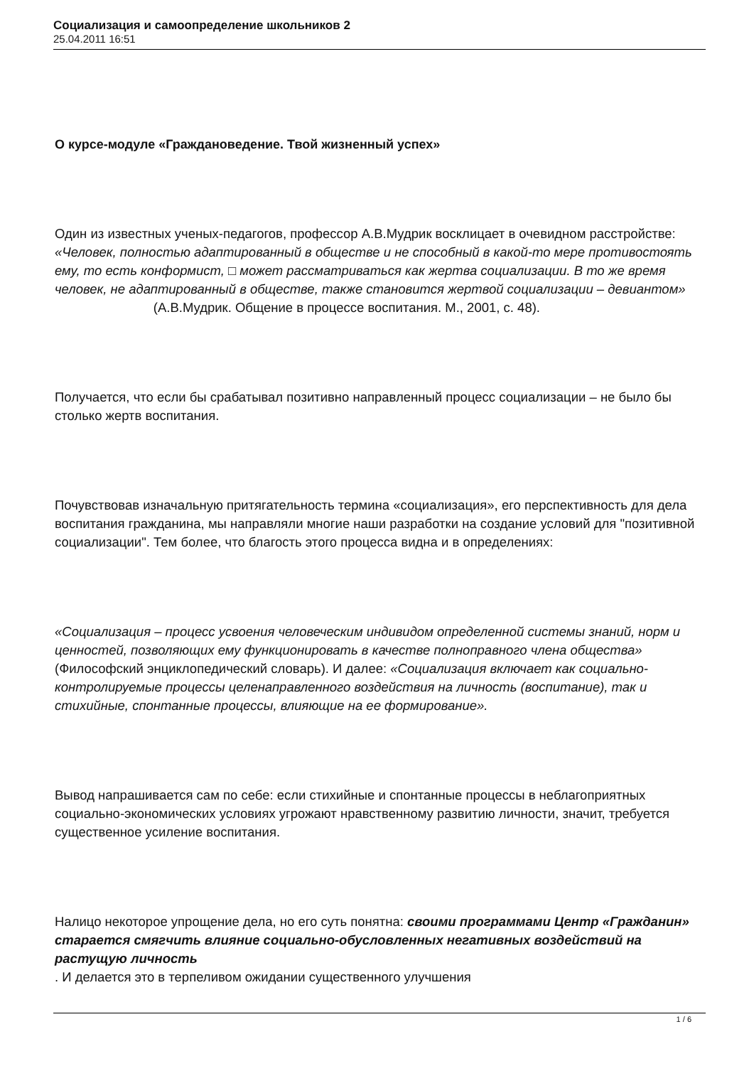Социализация и самоопределение школьников 2
25.04.2011 16:51
О курсе-модуле «Граждановедение. Твой жизненный успех»
Один из известных ученых-педагогов, профессор А.В.Мудрик восклицает в очевидном расстройстве: «Человек, полностью адаптированный в обществе и не способный в какой-то мере противостоять ему, то есть конформист, □ может рассматриваться как жертва социализации. В то же время человек, не адаптированный в обществе, также становится жертвой социализации – девиантом» (А.В.Мудрик. Общение в процессе воспитания. М., 2001, с. 48).
Получается, что если бы срабатывал позитивно направленный процесс социализации – не было бы столько жертв воспитания.
Почувствовав изначальную притягательность термина «социализация», его перспективность для дела воспитания гражданина, мы направляли многие наши разработки на создание условий для "позитивной социализации". Тем более, что благость этого процесса видна и в определениях:
«Социализация – процесс усвоения человеческим индивидом определенной системы знаний, норм и ценностей, позволяющих ему функционировать в качестве полноправного члена общества» (Философский энциклопедический словарь). И далее: «Социализация включает как социально-контролируемые процессы целенаправленного воздействия на личность (воспитание), так и стихийные, спонтанные процессы, влияющие на ее формирование».
Вывод напрашивается сам по себе: если стихийные и спонтанные процессы в неблагоприятных социально-экономических условиях угрожают нравственному развитию личности, значит, требуется существенное усиление воспитания.
Налицо некоторое упрощение дела, но его суть понятна: своими программами Центр «Гражданин» старается смягчить влияние социально-обусловленных негативных воздействий на растущую личность
. И делается это в терпеливом ожидании существенного улучшения
1 / 6